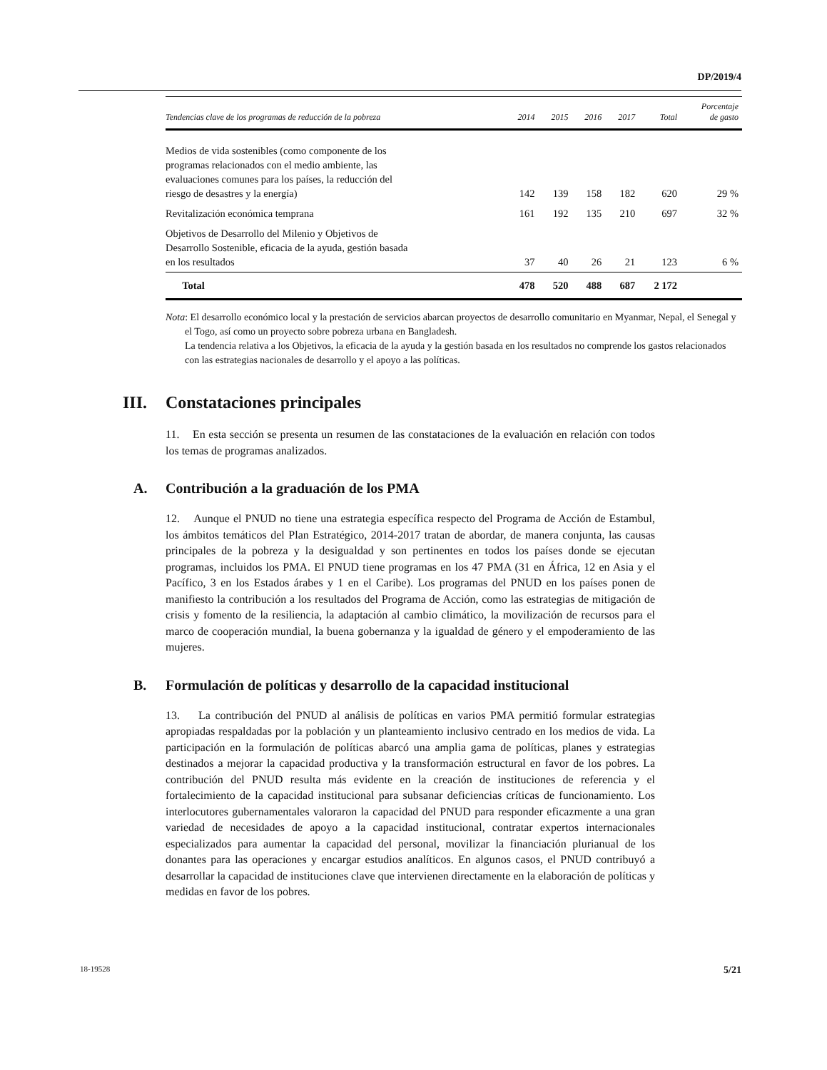DP/2019/4
| Tendencias clave de los programas de reducción de la pobreza | 2014 | 2015 | 2016 | 2017 | Total | Porcentaje de gasto |
| --- | --- | --- | --- | --- | --- | --- |
| Medios de vida sostenibles (como componente de los programas relacionados con el medio ambiente, las evaluaciones comunes para los países, la reducción del riesgo de desastres y la energía) | 142 | 139 | 158 | 182 | 620 | 29 % |
| Revitalización económica temprana | 161 | 192 | 135 | 210 | 697 | 32 % |
| Objetivos de Desarrollo del Milenio y Objetivos de Desarrollo Sostenible, eficacia de la ayuda, gestión basada en los resultados | 37 | 40 | 26 | 21 | 123 | 6 % |
| Total | 478 | 520 | 488 | 687 | 2 172 | |
Nota: El desarrollo económico local y la prestación de servicios abarcan proyectos de desarrollo comunitario en Myanmar, Nepal, el Senegal y el Togo, así como un proyecto sobre pobreza urbana en Bangladesh.
La tendencia relativa a los Objetivos, la eficacia de la ayuda y la gestión basada en los resultados no comprende los gastos relacionados con las estrategias nacionales de desarrollo y el apoyo a las políticas.
III. Constataciones principales
11. En esta sección se presenta un resumen de las constataciones de la evaluación en relación con todos los temas de programas analizados.
A. Contribución a la graduación de los PMA
12. Aunque el PNUD no tiene una estrategia específica respecto del Programa de Acción de Estambul, los ámbitos temáticos del Plan Estratégico, 2014-2017 tratan de abordar, de manera conjunta, las causas principales de la pobreza y la desigualdad y son pertinentes en todos los países donde se ejecutan programas, incluidos los PMA. El PNUD tiene programas en los 47 PMA (31 en África, 12 en Asia y el Pacífico, 3 en los Estados árabes y 1 en el Caribe). Los programas del PNUD en los países ponen de manifiesto la contribución a los resultados del Programa de Acción, como las estrategias de mitigación de crisis y fomento de la resiliencia, la adaptación al cambio climático, la movilización de recursos para el marco de cooperación mundial, la buena gobernanza y la igualdad de género y el empoderamiento de las mujeres.
B. Formulación de políticas y desarrollo de la capacidad institucional
13. La contribución del PNUD al análisis de políticas en varios PMA permitió formular estrategias apropiadas respaldadas por la población y un planteamiento inclusivo centrado en los medios de vida. La participación en la formulación de políticas abarcó una amplia gama de políticas, planes y estrategias destinados a mejorar la capacidad productiva y la transformación estructural en favor de los pobres. La contribución del PNUD resulta más evidente en la creación de instituciones de referencia y el fortalecimiento de la capacidad institucional para subsanar deficiencias críticas de funcionamiento. Los interlocutores gubernamentales valoraron la capacidad del PNUD para responder eficazmente a una gran variedad de necesidades de apoyo a la capacidad institucional, contratar expertos internacionales especializados para aumentar la capacidad del personal, movilizar la financiación plurianual de los donantes para las operaciones y encargar estudios analíticos. En algunos casos, el PNUD contribuyó a desarrollar la capacidad de instituciones clave que intervienen directamente en la elaboración de políticas y medidas en favor de los pobres.
18-19528 5/21